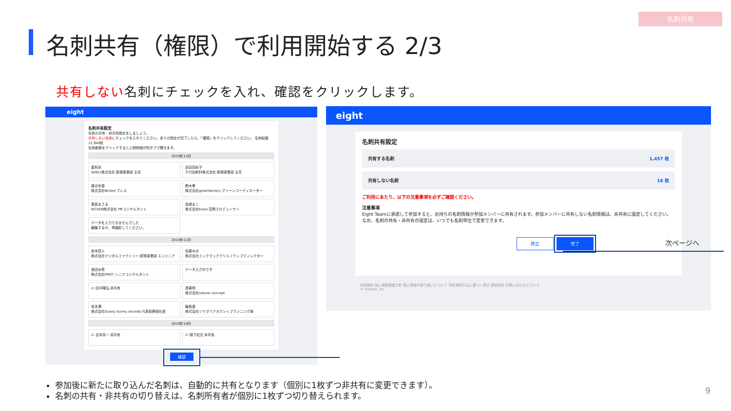名刺共有
名刺共有（権限）で利用開始する 2/3
共有しない名刺にチェックを入れ、確認をクリックします。
eight
名刺共有設定
名刺の共有・非共有設定をしましょう。
共有しない名刺にチェックを入れてください。全ての設定が完了したら、「確認」をクリックしてください。 名刺総数 12,940枚
名刺画像をクリックすると人物詳細が別タブで開きます。
2019年12月
星拓也
ADELI株式会社 新規事業部 主任
武田真紀子
千代田飲料株式会社 新規事業部 主任
森沙也香
株式会社Bristol プレス
鈴木翠
株式会社greenfactory グリーンコーディネーター
栗原まさる
KICKER株式会社 PRコンサルタント
高橋まこ
株式会社kizoo 空間プロデューサー
データを入力できませんでした
編集するか、再撮影してください。
2019年11月
前寺賢人
株式会社デジタルファクトリー 新規事業部 エンジニア
佐藤みほ
株式会社ミックマッククリエイティブディレクター
長田水希
株式会社PROT シニアコンサルタント
データ入力中です
☑ 田中隆弘 非共有
斎藤明
株式会社nature concept
坂本潤
株式会社Sunny Sunny records 代表取締役社長
輪島連
株式会社ツナグバアカウントプランニング局
2019年10月
☑ 吉本真一 非共有
☑ 橋下記文 非共有
確認
eight
名刺共有設定
共有する名刺 1,457 枚
共有しない名刺 16 枚
ご利用にあたり、以下の注意事項を必ずご確認ください。
注意事項
Eight Teamに承諾して参加すると、お持ちの名刺情報が参加メンバーに共有されます。参加メンバーに共有しない名刺情報は、非共有に設定してください。なお、名刺の共有・非共有の設定は、いつでも名刺単位で変更できます。
修正 完了
利用規約 個人情報保護方針 個人情報の取り扱いについて 特定商取引法に基づく表示 運営会社 お問い合わせについて
© Sansan, Inc.
次ページへ
参加後に新たに取り込んだ名刺は、自動的に共有となります（個別に1枚ずつ非共有に変更できます）。
名刺の共有・非共有の切り替えは、名刺所有者が個別に1枚ずつ切り替えられます。
9